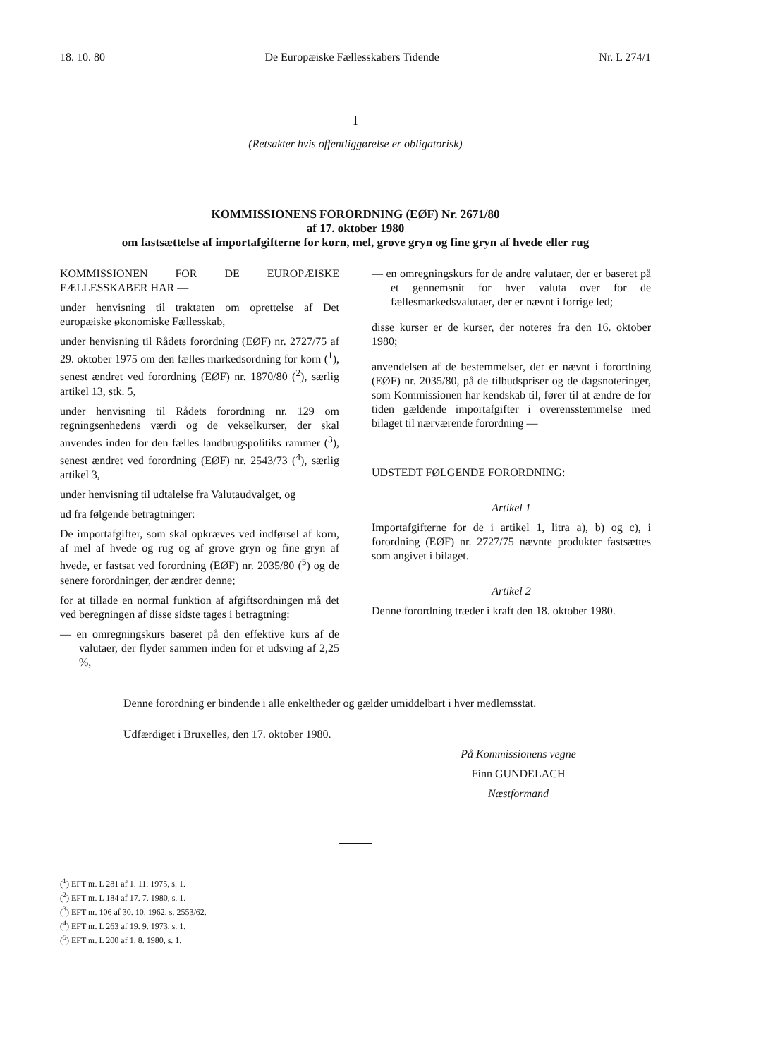18. 10. 80 De Europæiske Fællesskabers Tidende Nr. L 274/1
I
(Retsakter hvis offentliggørelse er obligatorisk)
KOMMISSIONENS FORORDNING (EØF) Nr. 2671/80
af 17. oktober 1980
om fastsættelse af importafgifterne for korn, mel, grove gryn og fine gryn af hvede eller rug
KOMMISSIONEN FOR DE EUROPÆISKE FÆLLESSKABER HAR —
under henvisning til traktaten om oprettelse af Det europæiske økonomiske Fællesskab,
under henvisning til Rådets forordning (EØF) nr. 2727/75 af 29. oktober 1975 om den fælles markedsordning for korn (<sup>1</sup>), senest ændret ved forordning (EØF) nr. 1870/80 (<sup>2</sup>), særlig artikel 13, stk. 5,
under henvisning til Rådets forordning nr. 129 om regningsenhedens værdi og de vekselkurser, der skal anvendes inden for den fælles landbrugspolitiks rammer (<sup>3</sup>), senest ændret ved forordning (EØF) nr. 2543/73 (<sup>4</sup>), særlig artikel 3,
under henvisning til udtalelse fra Valutaudvalget, og
ud fra følgende betragtninger:
De importafgifter, som skal opkræves ved indførsel af korn, af mel af hvede og rug og af grove gryn og fine gryn af hvede, er fastsat ved forordning (EØF) nr. 2035/80 (<sup>5</sup>) og de senere forordninger, der ændrer denne;
for at tillade en normal funktion af afgiftsordningen må det ved beregningen af disse sidste tages i betragtning:
— en omregningskurs baseret på den effektive kurs af de valutaer, der flyder sammen inden for et udsving af 2,25 %,
— en omregningskurs for de andre valutaer, der er baseret på et gennemsnit for hver valuta over for de fællesmarkedsvalutaer, der er nævnt i forrige led;
disse kurser er de kurser, der noteres fra den 16. oktober 1980;
anvendelsen af de bestemmelser, der er nævnt i forordning (EØF) nr. 2035/80, på de tilbudspriser og de dagsnoteringer, som Kommissionen har kendskab til, fører til at ændre de for tiden gældende importafgifter i overensstemmelse med bilaget til nærværende forordning —
UDSTEDT FØLGENDE FORORDNING:
Artikel 1
Importafgifterne for de i artikel 1, litra a), b) og c), i forordning (EØF) nr. 2727/75 nævnte produkter fastsættes som angivet i bilaget.
Artikel 2
Denne forordning træder i kraft den 18. oktober 1980.
Denne forordning er bindende i alle enkeltheder og gælder umiddelbart i hver medlemsstat.
Udfærdiget i Bruxelles, den 17. oktober 1980.
På Kommissionens vegne
Finn GUNDELACH
Næstformand
(<sup>1</sup>) EFT nr. L 281 af 1. 11. 1975, s. 1.
(<sup>2</sup>) EFT nr. L 184 af 17. 7. 1980, s. 1.
(<sup>3</sup>) EFT nr. 106 af 30. 10. 1962, s. 2553/62.
(<sup>4</sup>) EFT nr. L 263 af 19. 9. 1973, s. 1.
(<sup>5</sup>) EFT nr. L 200 af 1. 8. 1980, s. 1.